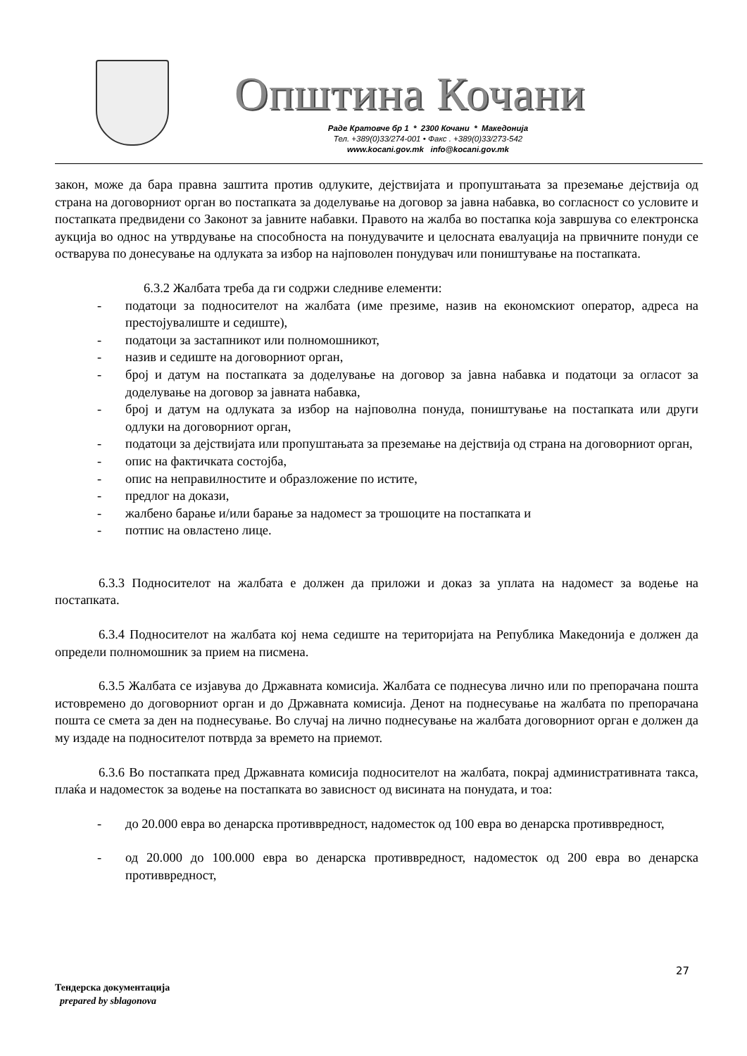Општина Кочани
Раде Кратовче бр 1 * 2300 Кочани * Македонија
Тел. +389(0)33/274-001 • Факс . +389(0)33/273-542
www.kocani.gov.mk info@kocani.gov.mk
закон, може да бара правна заштита против одлуките, дејствијата и пропуштањата за преземање дејствија од страна на договорниот орган во постапката за доделување на договор за јавна набавка, во согласност со условите и постапката предвидени со Законот за јавните набавки. Правото на жалба во постапка која завршува со електронска аукција во однос на утврдување на способноста на понудувачите и целосната евалуација на првичните понуди се остварува по донесување на одлуката за избор на најповолен понудувач или поништување на постапката.
6.3.2 Жалбата треба да ги содржи следниве елементи:
- податоци за подносителот на жалбата (име презиме, назив на економскиот оператор, адреса на престојувалиште и седиште),
- податоци за застапникот или полномошникот,
- назив и седиште на договорниот орган,
- број и датум на постапката за доделување на договор за јавна набавка и податоци за огласот за доделување на договор за јавната набавка,
- број и датум на одлуката за избор на најповолна понуда, поништување на постапката или други одлуки на договорниот орган,
- податоци за дејствијата или пропуштањата за преземање на дејствија од страна на договорниот орган,
- опис на фактичката состојба,
- опис на неправилностите и образложение по истите,
- предлог на докази,
- жалбено барање и/или барање за надомест за трошоците на постапката и
- потпис на овластено лице.
6.3.3 Подносителот на жалбата е должен да приложи и доказ за уплата на надомест за водење на постапката.
6.3.4 Подносителот на жалбата кој нема седиште на територијата на Република Македонија е должен да определи полномошник за прием на писмена.
6.3.5 Жалбата се изјавува до Државната комисија. Жалбата се поднесува лично или по препорачана пошта истовремено до договорниот орган и до Државната комисија. Денот на поднесување на жалбата по препорачана пошта се смета за ден на поднесување. Во случај на лично поднесување на жалбата договорниот орган е должен да му издаде на подносителот потврда за времето на приемот.
6.3.6 Во постапката пред Државната комисија подносителот на жалбата, покрај административната такса, плаќа и надоместок за водење на постапката во зависност од висината на понудата, и тоа:
- до 20.000 евра во денарска противвредност, надоместок од 100 евра во денарска противвредност,
- од 20.000 до 100.000 евра во денарска противвредност, надоместок од 200 евра во денарска противвредност,
27
Тендерска документација
prepared by sblagonova